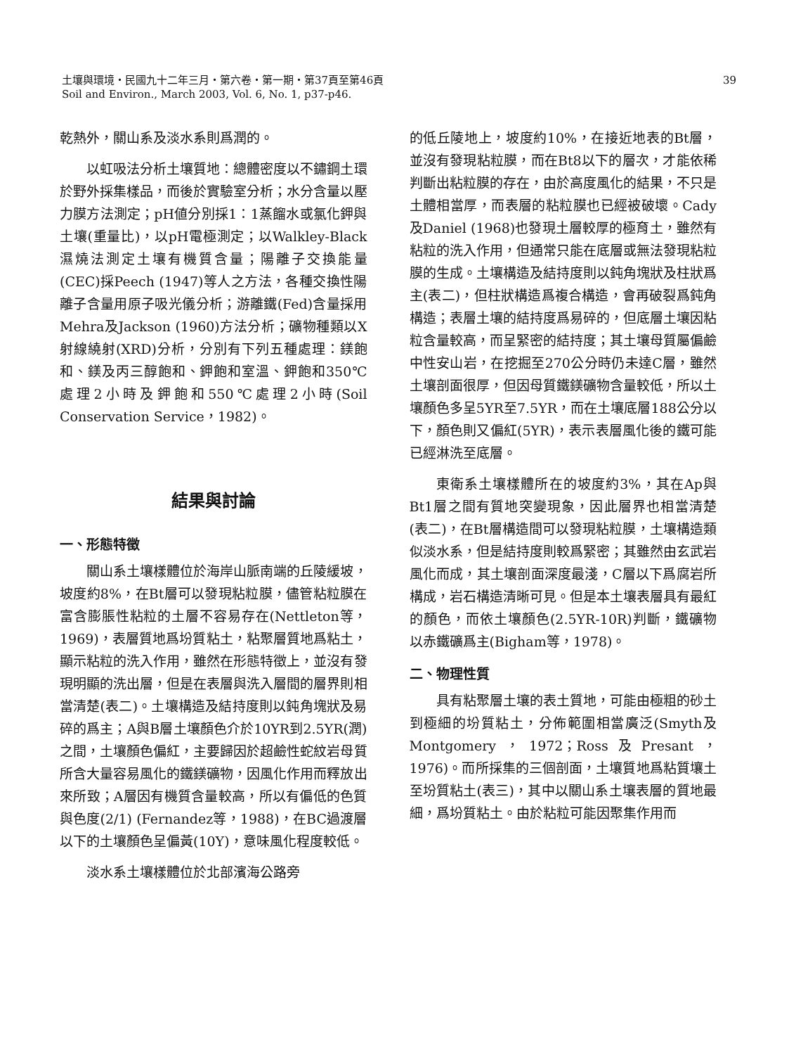39 土壤與環境・民國九十二年三月・第六卷・第一期・第37頁至第46頁
Soil and Environ., March 2003, Vol. 6, No. 1, p37-p46.
乾熱外，關山系及淡水系則爲潤的。
以虹吸法分析土壤質地：總體密度以不鏽鋼土環於野外採集樣品，而後於實驗室分析；水分含量以壓力膜方法測定；pH値分別採1：1蒸餾水或氯化鉀與土壤(重量比)，以pH電極測定；以Walkley-Black濕燒法測定土壤有機質含量；陽離子交換能量(CEC)採Peech (1947)等人之方法，各種交換性陽離子含量用原子吸光儀分析；游離鐵(Fed)含量採用Mehra及Jackson (1960)方法分析；礦物種類以X射線繞射(XRD)分析，分別有下列五種處理：鎂飽和、鎂及丙三醇飽和、鉀飽和室溫、鉀飽和350℃處理2小時及鉀飽和550℃處理2小時(Soil Conservation Service，1982)。
結果與討論
一、形態特徵
關山系土壤樣體位於海岸山脈南端的丘陵緩坡，坡度約8%，在Bt層可以發現粘粒膜，儘管粘粒膜在富含膨脹性粘粒的土層不容易存在(Nettleton等，1969)，表層質地爲坋質粘土，粘聚層質地爲粘土，顯示粘粒的洗入作用，雖然在形態特徵上，並沒有發現明顯的洗出層，但是在表層與洗入層間的層界則相當清楚(表二)。土壤構造及結持度則以鈍角塊狀及易碎的爲主；A與B層土壤顏色介於10YR到2.5YR(潤)之間，土壤顏色偏紅，主要歸因於超鹼性蛇紋岩母質所含大量容易風化的鐵鎂礦物，因風化作用而釋放出來所致；A層因有機質含量較高，所以有偏低的色質與色度(2/1) (Fernandez等，1988)，在BC過渡層以下的土壤顏色呈偏黃(10Y)，意味風化程度較低。
淡水系土壤樣體位於北部濱海公路旁
的低丘陵地上，坡度約10%，在接近地表的Bt層，並沒有發現粘粒膜，而在Bt8以下的層次，才能依稀判斷出粘粒膜的存在，由於高度風化的結果，不只是土體相當厚，而表層的粘粒膜也已經被破壞。Cady及Daniel (1968)也發現土層較厚的極育土，雖然有粘粒的洗入作用，但通常只能在底層或無法發現粘粒膜的生成。土壤構造及結持度則以鈍角塊狀及柱狀爲主(表二)，但柱狀構造爲複合構造，會再破裂爲鈍角構造；表層土壤的結持度爲易碎的，但底層土壤因粘粒含量較高，而呈緊密的結持度；其土壤母質屬偏鹼中性安山岩，在挖掘至270公分時仍未達C層，雖然土壤剖面很厚，但因母質鐵鎂礦物含量較低，所以土壤顏色多呈5YR至7.5YR，而在土壤底層188公分以下，顏色則又偏紅(5YR)，表示表層風化後的鐵可能已經淋洗至底層。
東衛系土壤樣體所在的坡度約3%，其在Ap與Bt1層之間有質地突變現象，因此層界也相當清楚(表二)，在Bt層構造間可以發現粘粒膜，土壤構造類似淡水系，但是結持度則較爲緊密；其雖然由玄武岩風化而成，其土壤剖面深度最淺，C層以下爲腐岩所構成，岩石構造清晰可見。但是本土壤表層具有最紅的顏色，而依土壤顏色(2.5YR-10R)判斷，鐵礦物以赤鐵礦爲主(Bigham等，1978)。
二、物理性質
具有粘聚層土壤的表土質地，可能由極粗的砂土到極細的坋質粘土，分佈範圍相當廣泛(Smyth及Montgomery，1972；Ross及Presant，1976)。而所採集的三個剖面，土壤質地爲粘質壤土至坋質粘土(表三)，其中以關山系土壤表層的質地最細，爲坋質粘土。由於粘粒可能因聚集作用而